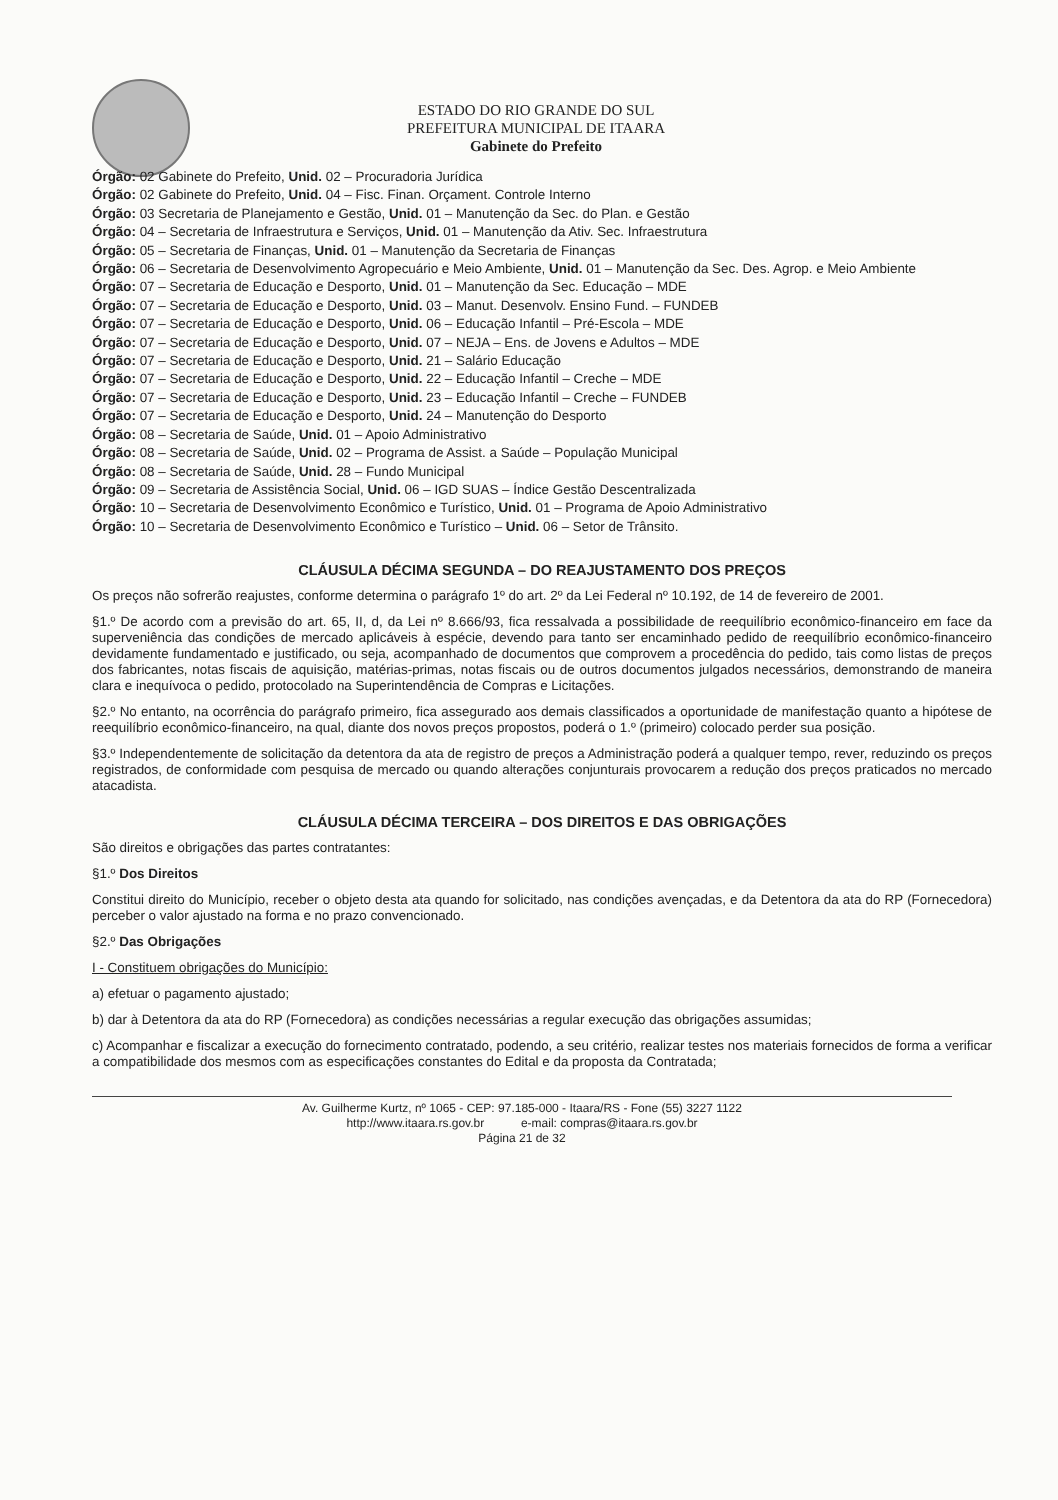ESTADO DO RIO GRANDE DO SUL
PREFEITURA MUNICIPAL DE ITAARA
Gabinete do Prefeito
Órgão: 02 Gabinete do Prefeito, Unid. 02 – Procuradoria Jurídica
Órgão: 02 Gabinete do Prefeito, Unid. 04 – Fisc. Finan. Orçament. Controle Interno
Órgão: 03 Secretaria de Planejamento e Gestão, Unid. 01 – Manutenção da Sec. do Plan. e Gestão
Órgão: 04 – Secretaria de Infraestrutura e Serviços, Unid. 01 – Manutenção da Ativ. Sec. Infraestrutura
Órgão: 05 – Secretaria de Finanças, Unid. 01 – Manutenção da Secretaria de Finanças
Órgão: 06 – Secretaria de Desenvolvimento Agropecuário e Meio Ambiente, Unid. 01 – Manutenção da Sec. Des. Agrop. e Meio Ambiente
Órgão: 07 – Secretaria de Educação e Desporto, Unid. 01 – Manutenção da Sec. Educação – MDE
Órgão: 07 – Secretaria de Educação e Desporto, Unid. 03 – Manut. Desenvolv. Ensino Fund. – FUNDEB
Órgão: 07 – Secretaria de Educação e Desporto, Unid. 06 – Educação Infantil – Pré-Escola – MDE
Órgão: 07 – Secretaria de Educação e Desporto, Unid. 07 – NEJA – Ens. de Jovens e Adultos – MDE
Órgão: 07 – Secretaria de Educação e Desporto, Unid. 21 – Salário Educação
Órgão: 07 – Secretaria de Educação e Desporto, Unid. 22 – Educação Infantil – Creche – MDE
Órgão: 07 – Secretaria de Educação e Desporto, Unid. 23 – Educação Infantil – Creche – FUNDEB
Órgão: 07 – Secretaria de Educação e Desporto, Unid. 24 – Manutenção do Desporto
Órgão: 08 – Secretaria de Saúde, Unid. 01 – Apoio Administrativo
Órgão: 08 – Secretaria de Saúde, Unid. 02 – Programa de Assist. a Saúde – População Municipal
Órgão: 08 – Secretaria de Saúde, Unid. 28 – Fundo Municipal
Órgão: 09 – Secretaria de Assistência Social, Unid. 06 – IGD SUAS – Índice Gestão Descentralizada
Órgão: 10 – Secretaria de Desenvolvimento Econômico e Turístico, Unid. 01 – Programa de Apoio Administrativo
Órgão: 10 – Secretaria de Desenvolvimento Econômico e Turístico – Unid. 06 – Setor de Trânsito.
CLÁUSULA DÉCIMA SEGUNDA – DO REAJUSTAMENTO DOS PREÇOS
Os preços não sofrerão reajustes, conforme determina o parágrafo 1º do art. 2º da Lei Federal nº 10.192, de 14 de fevereiro de 2001.
§1.º De acordo com a previsão do art. 65, II, d, da Lei nº 8.666/93, fica ressalvada a possibilidade de reequilíbrio econômico-financeiro em face da superveniência das condições de mercado aplicáveis à espécie, devendo para tanto ser encaminhado pedido de reequilíbrio econômico-financeiro devidamente fundamentado e justificado, ou seja, acompanhado de documentos que comprovem a procedência do pedido, tais como listas de preços dos fabricantes, notas fiscais de aquisição, matérias-primas, notas fiscais ou de outros documentos julgados necessários, demonstrando de maneira clara e inequívoca o pedido, protocolado na Superintendência de Compras e Licitações.
§2.º No entanto, na ocorrência do parágrafo primeiro, fica assegurado aos demais classificados a oportunidade de manifestação quanto a hipótese de reequilíbrio econômico-financeiro, na qual, diante dos novos preços propostos, poderá o 1.º (primeiro) colocado perder sua posição.
§3.º Independentemente de solicitação da detentora da ata de registro de preços a Administração poderá a qualquer tempo, rever, reduzindo os preços registrados, de conformidade com pesquisa de mercado ou quando alterações conjunturais provocarem a redução dos preços praticados no mercado atacadista.
CLÁUSULA DÉCIMA TERCEIRA – DOS DIREITOS E DAS OBRIGAÇÕES
São direitos e obrigações das partes contratantes:
§1.º Dos Direitos
Constitui direito do Município, receber o objeto desta ata quando for solicitado, nas condições avençadas, e da Detentora da ata do RP (Fornecedora) perceber o valor ajustado na forma e no prazo convencionado.
§2.º Das Obrigações
I - Constituem obrigações do Município:
a) efetuar o pagamento ajustado;
b) dar à Detentora da ata do RP (Fornecedora) as condições necessárias a regular execução das obrigações assumidas;
c) Acompanhar e fiscalizar a execução do fornecimento contratado, podendo, a seu critério, realizar testes nos materiais fornecidos de forma a verificar a compatibilidade dos mesmos com as especificações constantes do Edital e da proposta da Contratada;
Av. Guilherme Kurtz, nº 1065 - CEP: 97.185-000 - Itaara/RS - Fone (55) 3227 1122
http://www.itaara.rs.gov.br e-mail: compras@itaara.rs.gov.br
Página 21 de 32